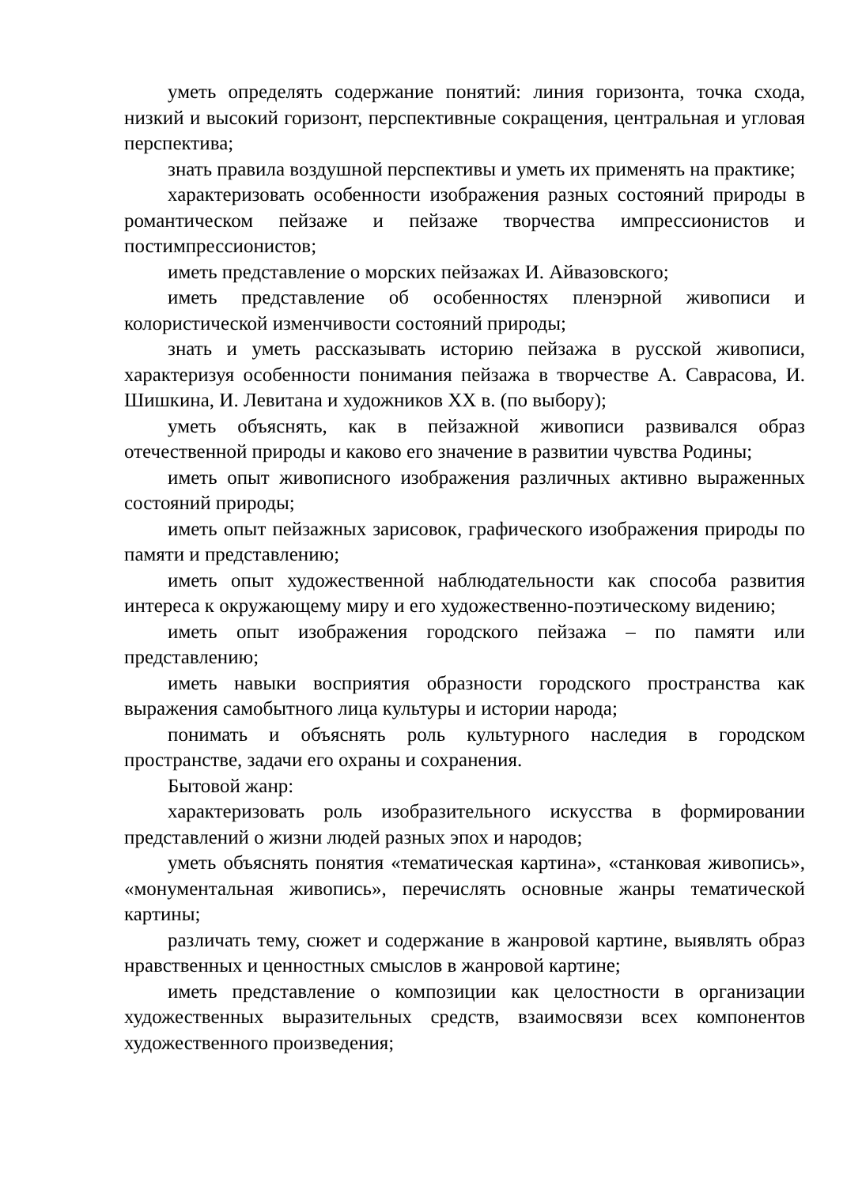уметь определять содержание понятий: линия горизонта, точка схода, низкий и высокий горизонт, перспективные сокращения, центральная и угловая перспектива;
знать правила воздушной перспективы и уметь их применять на практике;
характеризовать особенности изображения разных состояний природы в романтическом пейзаже и пейзаже творчества импрессионистов и постимпрессионистов;
иметь представление о морских пейзажах И. Айвазовского;
иметь представление об особенностях пленэрной живописи и колористической изменчивости состояний природы;
знать и уметь рассказывать историю пейзажа в русской живописи, характеризуя особенности понимания пейзажа в творчестве А. Саврасова, И. Шишкина, И. Левитана и художников XX в. (по выбору);
уметь объяснять, как в пейзажной живописи развивался образ отечественной природы и каково его значение в развитии чувства Родины;
иметь опыт живописного изображения различных активно выраженных состояний природы;
иметь опыт пейзажных зарисовок, графического изображения природы по памяти и представлению;
иметь опыт художественной наблюдательности как способа развития интереса к окружающему миру и его художественно-поэтическому видению;
иметь опыт изображения городского пейзажа – по памяти или представлению;
иметь навыки восприятия образности городского пространства как выражения самобытного лица культуры и истории народа;
понимать и объяснять роль культурного наследия в городском пространстве, задачи его охраны и сохранения.
Бытовой жанр:
характеризовать роль изобразительного искусства в формировании представлений о жизни людей разных эпох и народов;
уметь объяснять понятия «тематическая картина», «станковая живопись», «монументальная живопись», перечислять основные жанры тематической картины;
различать тему, сюжет и содержание в жанровой картине, выявлять образ нравственных и ценностных смыслов в жанровой картине;
иметь представление о композиции как целостности в организации художественных выразительных средств, взаимосвязи всех компонентов художественного произведения;